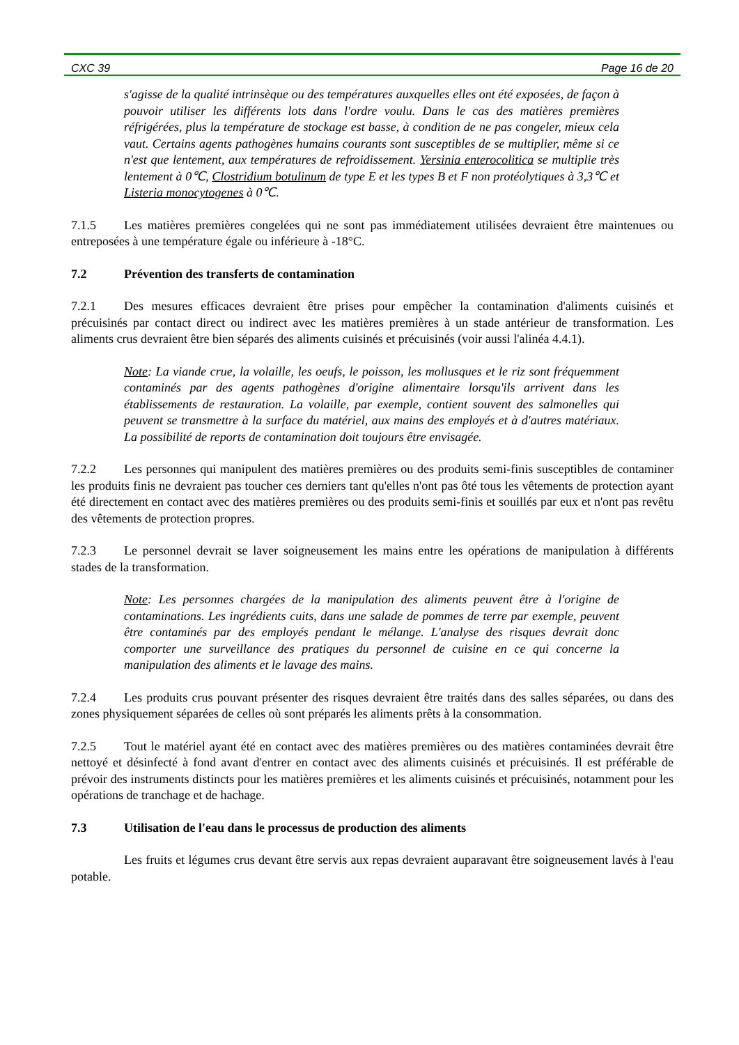CXC 39 Page 16 de 20
s'agisse de la qualité intrinsèque ou des températures auxquelles elles ont été exposées, de façon à pouvoir utiliser les différents lots dans l'ordre voulu. Dans le cas des matières premières réfrigérées, plus la température de stockage est basse, à condition de ne pas congeler, mieux cela vaut. Certains agents pathogènes humains courants sont susceptibles de se multiplier, même si ce n'est que lentement, aux températures de refroidissement. Yersinia enterocolitica se multiplie très lentement à 0℃, Clostridium botulinum de type E et les types B et F non protéolytiques à 3,3℃ et Listeria monocytogenes à 0℃.
7.1.5 Les matières premières congelées qui ne sont pas immédiatement utilisées devraient être maintenues ou entreposées à une température égale ou inférieure à -18°C.
7.2 Prévention des transferts de contamination
7.2.1 Des mesures efficaces devraient être prises pour empêcher la contamination d'aliments cuisinés et précuisinés par contact direct ou indirect avec les matières premières à un stade antérieur de transformation. Les aliments crus devraient être bien séparés des aliments cuisinés et précuisinés (voir aussi l'alinéa 4.4.1).
Note: La viande crue, la volaille, les oeufs, le poisson, les mollusques et le riz sont fréquemment contaminés par des agents pathogènes d'origine alimentaire lorsqu'ils arrivent dans les établissements de restauration. La volaille, par exemple, contient souvent des salmonelles qui peuvent se transmettre à la surface du matériel, aux mains des employés et à d'autres matériaux. La possibilité de reports de contamination doit toujours être envisagée.
7.2.2 Les personnes qui manipulent des matières premières ou des produits semi-finis susceptibles de contaminer les produits finis ne devraient pas toucher ces derniers tant qu'elles n'ont pas ôté tous les vêtements de protection ayant été directement en contact avec des matières premières ou des produits semi-finis et souillés par eux et n'ont pas revêtu des vêtements de protection propres.
7.2.3 Le personnel devrait se laver soigneusement les mains entre les opérations de manipulation à différents stades de la transformation.
Note: Les personnes chargées de la manipulation des aliments peuvent être à l'origine de contaminations. Les ingrédients cuits, dans une salade de pommes de terre par exemple, peuvent être contaminés par des employés pendant le mélange. L'analyse des risques devrait donc comporter une surveillance des pratiques du personnel de cuisine en ce qui concerne la manipulation des aliments et le lavage des mains.
7.2.4 Les produits crus pouvant présenter des risques devraient être traités dans des salles séparées, ou dans des zones physiquement séparées de celles où sont préparés les aliments prêts à la consommation.
7.2.5 Tout le matériel ayant été en contact avec des matières premières ou des matières contaminées devrait être nettoyé et désinfecté à fond avant d'entrer en contact avec des aliments cuisinés et précuisinés. Il est préférable de prévoir des instruments distincts pour les matières premières et les aliments cuisinés et précuisinés, notamment pour les opérations de tranchage et de hachage.
7.3 Utilisation de l'eau dans le processus de production des aliments
Les fruits et légumes crus devant être servis aux repas devraient auparavant être soigneusement lavés à l'eau potable.